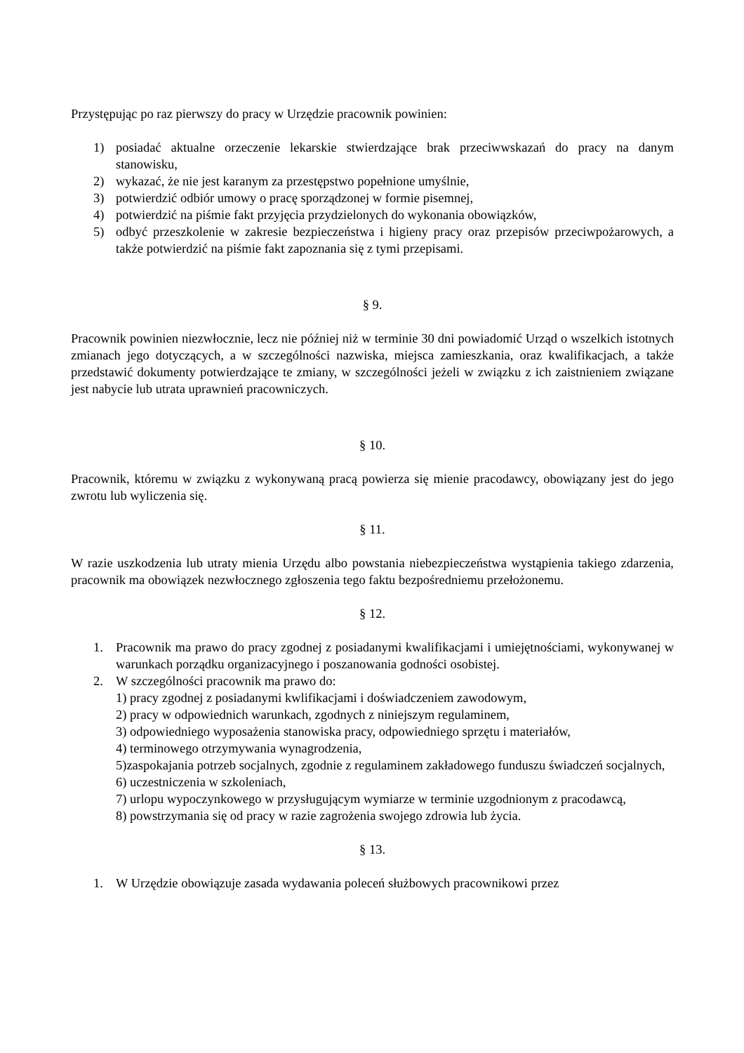Przystępując po raz pierwszy do pracy w Urzędzie pracownik powinien:
1) posiadać aktualne orzeczenie lekarskie stwierdzające brak przeciwwskazań do pracy na danym stanowisku,
2) wykazać, że nie jest karanym za przestępstwo popełnione umyślnie,
3) potwierdzić odbiór umowy o pracę sporządzonej w formie pisemnej,
4) potwierdzić na piśmie fakt przyjęcia przydzielonych do wykonania obowiązków,
5) odbyć przeszkolenie w zakresie bezpieczeństwa i higieny pracy oraz przepisów przeciwpożarowych, a także potwierdzić na piśmie fakt zapoznania się z tymi przepisami.
§ 9.
Pracownik powinien niezwłocznie, lecz nie później niż w terminie 30 dni powiadomić Urząd o wszelkich istotnych zmianach jego dotyczących, a w szczególności nazwiska, miejsca zamieszkania, oraz kwalifikacjach, a także przedstawić dokumenty potwierdzające te zmiany, w szczególności jeżeli w związku z ich zaistnieniem związane jest nabycie lub utrata uprawnień pracowniczych.
§ 10.
Pracownik, któremu w związku z wykonywaną pracą powierza się mienie pracodawcy, obowiązany jest do jego zwrotu lub wyliczenia się.
§ 11.
W razie uszkodzenia lub utraty mienia Urzędu albo powstania niebezpieczeństwa wystąpienia takiego zdarzenia, pracownik ma obowiązek nezwłocznego zgłoszenia tego faktu bezpośredniemu przełożonemu.
§ 12.
1. Pracownik ma prawo do pracy zgodnej z posiadanymi kwalifikacjami i umiejętnościami, wykonywanej w warunkach porządku organizacyjnego i poszanowania godności osobistej.
2. W szczególności pracownik ma prawo do:
1) pracy zgodnej z posiadanymi kwlifikacjami i doświadczeniem zawodowym,
2) pracy w odpowiednich warunkach, zgodnych z niniejszym regulaminem,
3) odpowiedniego wyposażenia stanowiska pracy, odpowiedniego sprzętu i materiałów,
4) terminowego otrzymywania wynagrodzenia,
5)zaspokajania potrzeb socjalnych, zgodnie z regulaminem zakładowego funduszu świadczeń socjalnych,
6) uczestniczenia w szkoleniach,
7) urlopu wypoczynkowego w przysługującym wymiarze w terminie uzgodnionym z pracodawcą,
8) powstrzymania się od pracy w razie zagrożenia swojego zdrowia lub życia.
§ 13.
1. W Urzędzie obowiązuje zasada wydawania poleceń służbowych pracownikowi przez